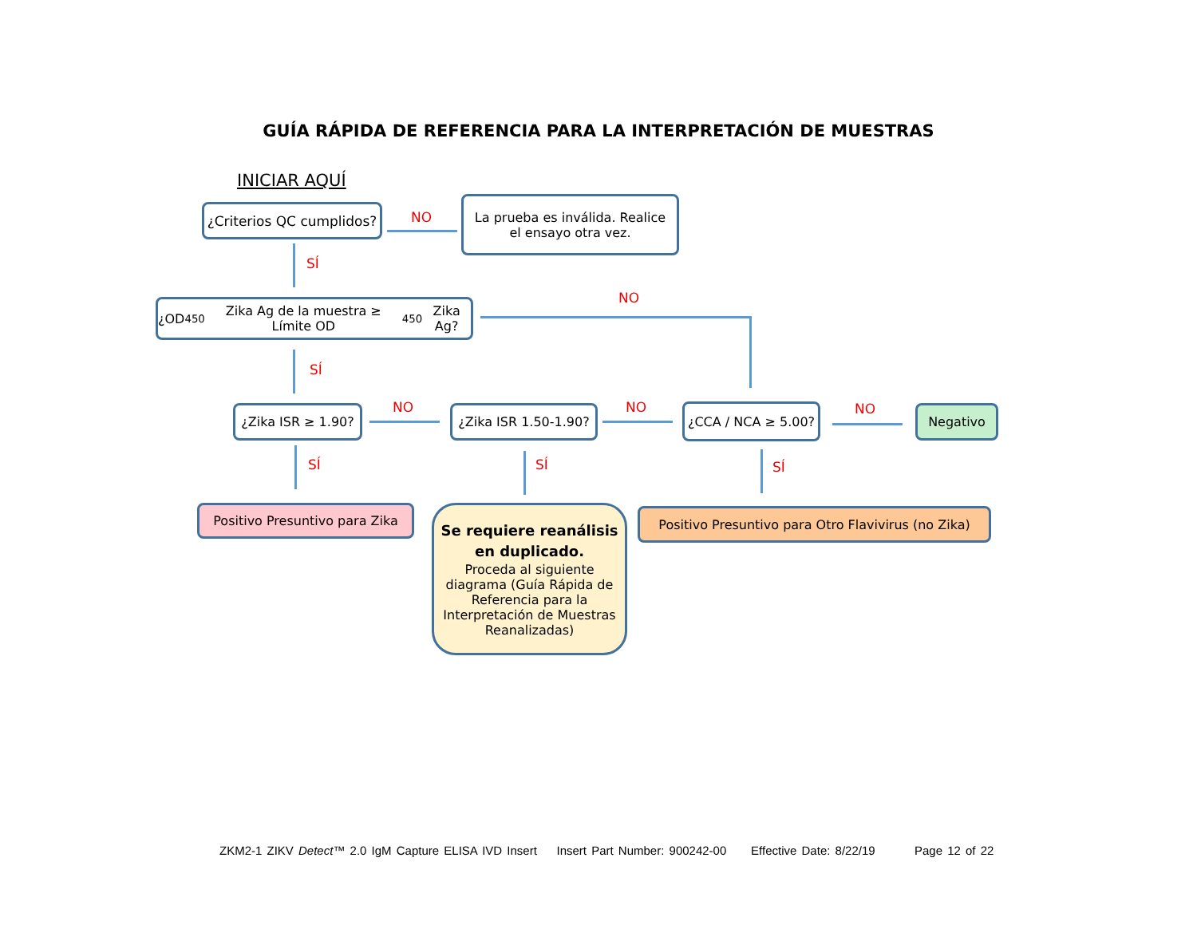GUÍA RÁPIDA DE REFERENCIA PARA LA INTERPRETACIÓN DE MUESTRAS
INICIAR AQUÍ
¿Criterios QC cumplidos?
NO
La prueba es inválida. Realice
el ensayo otra vez.
SÍ
¿OD<sub>450</sub> Zika Ag de la muestra ≥ Límite OD<sub>450</sub> Zika Ag?
NO
SÍ
¿Zika ISR ≥ 1.90?
NO
¿Zika ISR 1.50-1.90?
NO ¿CCA / NCA ≥ 5.00? NO Negativo
SÍ SÍ SÍ
Positivo Presuntivo para Zika
Se requiere reanálisis
en duplicado.
Proceda al siguiente diagrama (Guía Rápida de Referencia para la Interpretación de Muestras Reanalizadas)
Positivo Presuntivo para Otro Flavivirus (no Zika)
ZKM2-1 ZIKV Detect™ 2.0 IgM Capture ELISA IVD Insert Insert Part Number: 900242-00 Effective Date: 8/22/19 Page 12 of 22